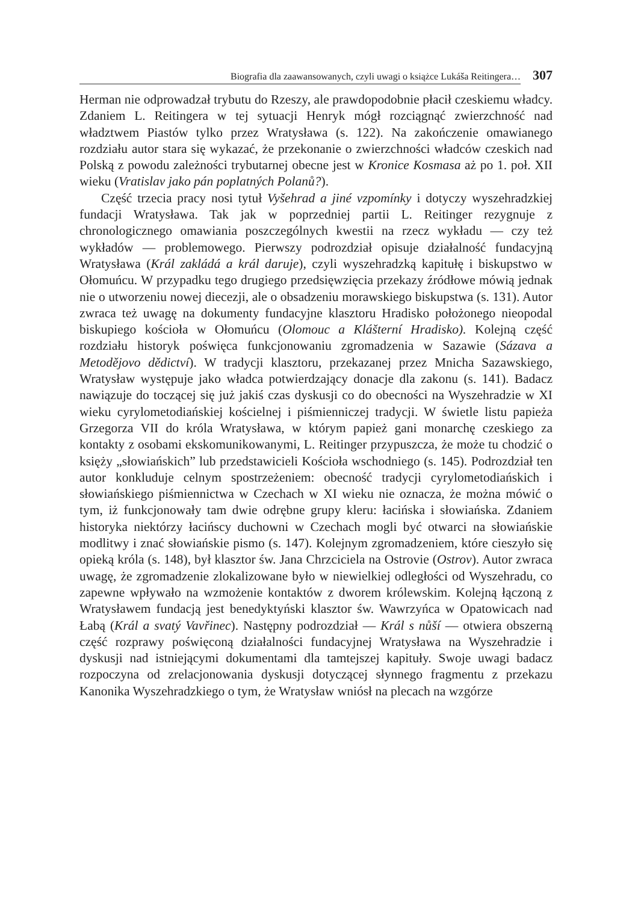Biografia dla zaawansowanych, czyli uwagi o książce Lukáša Reitingera… 307
Herman nie odprowadzał trybutu do Rzeszy, ale prawdopodobnie płacił cze­skiemu władcy. Zdaniem L. Reitingera w tej sytuacji Henryk mógł rozciągnąć zwierzchność nad władztwem Piastów tylko przez Wratysława (s. 122). Na zakończenie omawianego rozdziału autor stara się wykazać, że przekonanie o zwierzchności władców czeskich nad Polską z powodu zależności trybutar­nej obecne jest w Kronice Kosmasa aż po 1. poł. XII wieku (Vratislav jako pán poplatných Polanů?).
Część trzecia pracy nosi tytuł Vyšehrad a jiné vzpomínky i dotyczy wy­szehradzkiej fundacji Wratysława. Tak jak w poprzedniej partii L. Reitinger rezygnuje z chronologicznego omawiania poszczególnych kwestii na rzecz wykładu — czy też wykładów — problemowego. Pierwszy podrozdział opi­suje działalność fundacyjną Wratysława (Král zakládá a král daruje), czyli wyszehradzką kapitułę i biskupstwo w Ołomuńcu. W przypadku tego drugie­go przedsięwzięcia przekazy źródłowe mówią jednak nie o utworzeniu nowej diecezji, ale o obsadzeniu morawskiego biskupstwa (s. 131). Autor zwraca też uwagę na dokumenty fundacyjne klasztoru Hradisko położonego nieopodal biskupiego kościoła w Ołomuńcu (Olomouc a Klášterní Hradisko). Kolejną część rozdziału historyk poświęca funkcjonowaniu zgromadzenia w Sazawie (Sázava a Metodějovo dědictví). W tradycji klasztoru, przekazanej przez Mnicha Sazawskiego, Wratysław występuje jako władca potwierdzający do­nacje dla zakonu (s. 141). Badacz nawiązuje do toczącej się już jakiś czas dyskusji co do obecności na Wyszehradzie w XI wieku cyrylometodiańskiej kościelnej i piśmienniczej tradycji. W świetle listu papieża Grzegorza VII do króla Wratysława, w którym papież gani monarchę czeskiego za kontakty z osobami ekskomunikowanymi, L. Reitinger przypuszcza, że może tu chodzić o księży „słowiańskich” lub przedstawicieli Kościoła wschodniego (s. 145). Podrozdział ten autor konkluduje celnym spostrzeżeniem: obecność tradycji cyrylometodiańskich i słowiańskiego piśmiennictwa w Czechach w XI wieku nie oznacza, że można mówić o tym, iż funkcjonowały tam dwie odrębne grupy kleru: łacińska i słowiańska. Zdaniem historyka niektórzy łacińscy du­chowni w Czechach mogli być otwarci na słowiańskie modlitwy i znać sło­wiańskie pismo (s. 147). Kolejnym zgromadzeniem, które cieszyło się opieką króla (s. 148), był klasztor św. Jana Chrzciciela na Ostrovie (Ostrov). Autor zwraca uwagę, że zgromadzenie zlokalizowane było w niewielkiej odległości od Wyszehradu, co zapewne wpływało na wzmożenie kontaktów z dworem królewskim. Kolejną łączoną z Wratysławem fundacją jest benedyktyński klasztor św. Wawrzyńca w Opatowicach nad Łabą (Král a svatý Vavřinec). Następny podrozdział — Král s nůší — otwiera obszerną część rozprawy poświęconą działalności fundacyjnej Wratysława na Wyszehradzie i dyskusji nad istniejącymi dokumentami dla tamtejszej kapituły. Swoje uwagi badacz roz­poczyna od zrelacjonowania dyskusji dotyczącej słynnego fragmentu z przekazu Kanonika Wyszehradzkiego o tym, że Wratysław wniósł na plecach na wzgórze